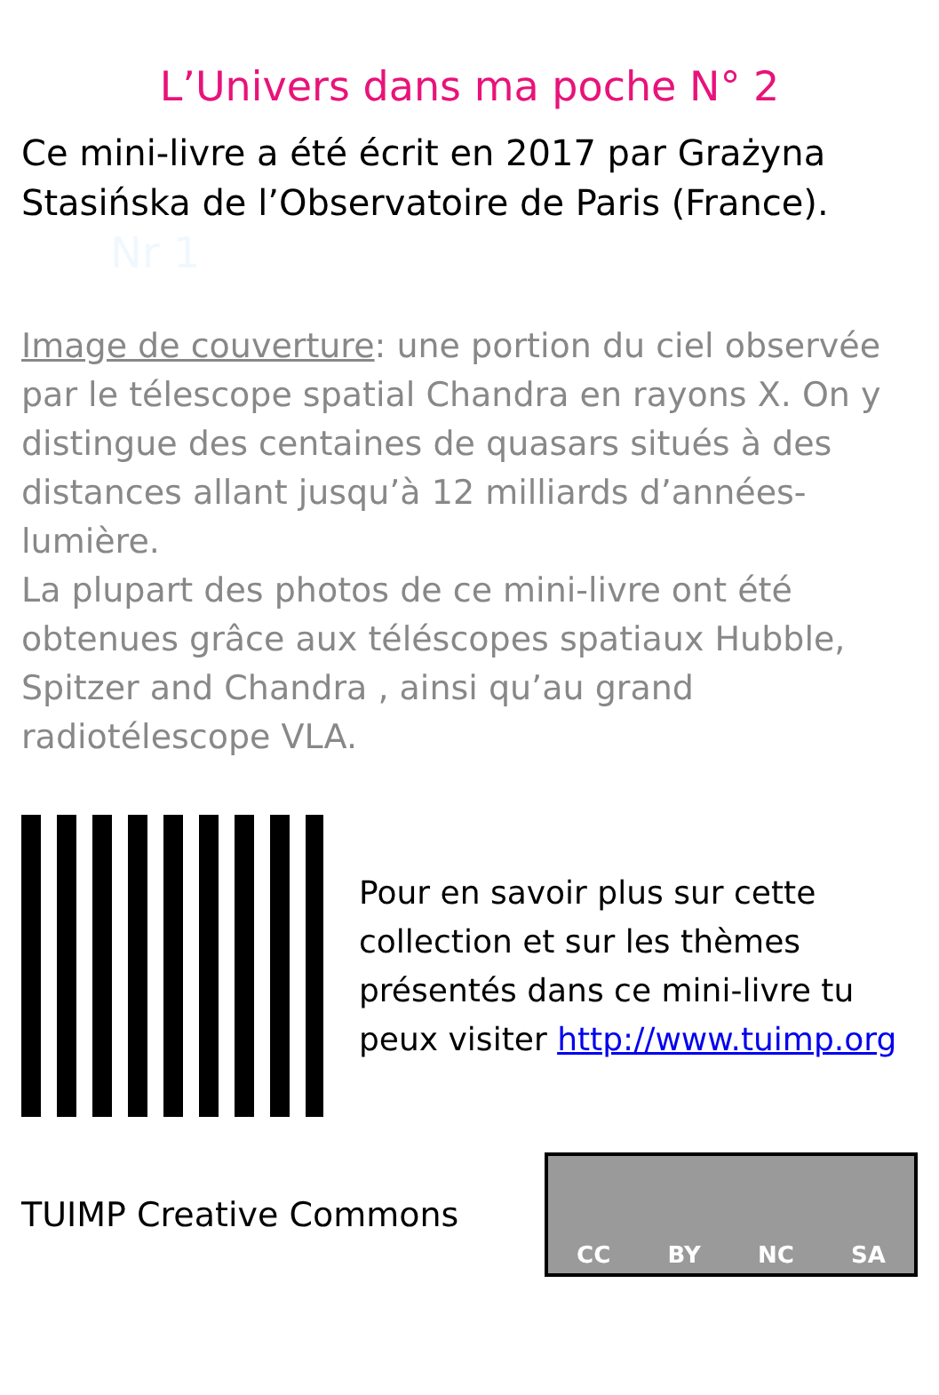L’Univers dans ma poche N° 2
Ce mini-livre a été écrit en 2017 par Grażyna Stasińska de l’Observatoire de Paris (France).
Nr 1
Image de couverture: une portion du ciel observée par le télescope spatial Chandra en rayons X. On y distingue des centaines de quasars situés à des distances allant jusqu’à 12 milliards d’années-lumière.
La plupart des photos de ce mini-livre ont été obtenues grâce aux téléscopes spatiaux Hubble, Spitzer and Chandra , ainsi qu’au grand radiotélescope VLA.
Pour en savoir plus sur cette collection et sur les thèmes présentés dans ce mini-livre tu peux visiter http://www.tuimp.org
TUIMP Creative Commons
CC BY NC SA